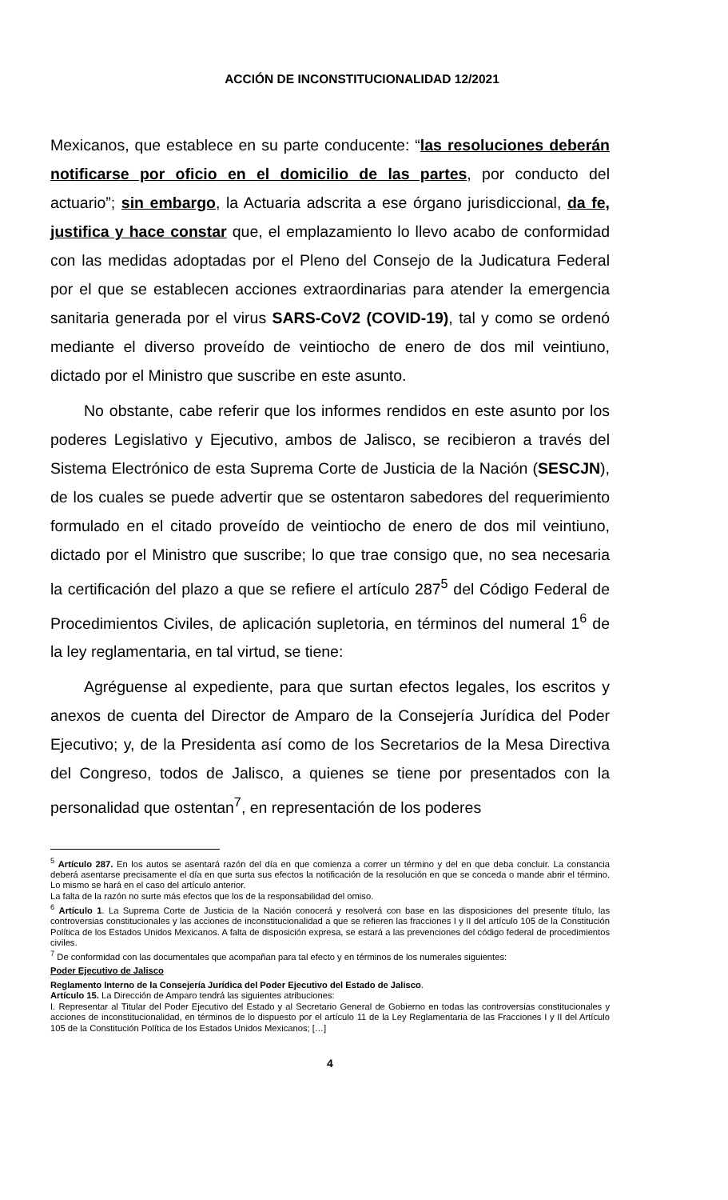ACCIÓN DE INCONSTITUCIONALIDAD 12/2021
Mexicanos, que establece en su parte conducente: “las resoluciones deberán notificarse por oficio en el domicilio de las partes, por conducto del actuario”; sin embargo, la Actuaria adscrita a ese órgano jurisdiccional, da fe, justifica y hace constar que, el emplazamiento lo llevo acabo de conformidad con las medidas adoptadas por el Pleno del Consejo de la Judicatura Federal por el que se establecen acciones extraordinarias para atender la emergencia sanitaria generada por el virus SARS-CoV2 (COVID-19), tal y como se ordenó mediante el diverso proveído de veintiocho de enero de dos mil veintiuno, dictado por el Ministro que suscribe en este asunto.
No obstante, cabe referir que los informes rendidos en este asunto por los poderes Legislativo y Ejecutivo, ambos de Jalisco, se recibieron a través del Sistema Electrónico de esta Suprema Corte de Justicia de la Nación (SESCJN), de los cuales se puede advertir que se ostentaron sabedores del requerimiento formulado en el citado proveído de veintiocho de enero de dos mil veintiuno, dictado por el Ministro que suscribe; lo que trae consigo que, no sea necesaria la certificación del plazo a que se refiere el artículo 287<sup>5</sup> del Código Federal de Procedimientos Civiles, de aplicación supletoria, en términos del numeral 1<sup>6</sup> de la ley reglamentaria, en tal virtud, se tiene:
Agréguense al expediente, para que surtan efectos legales, los escritos y anexos de cuenta del Director de Amparo de la Consejería Jurídica del Poder Ejecutivo; y, de la Presidenta así como de los Secretarios de la Mesa Directiva del Congreso, todos de Jalisco, a quienes se tiene por presentados con la personalidad que ostentan<sup>7</sup>, en representación de los poderes
<sup>5</sup> Artículo 287. En los autos se asentará razón del día en que comienza a correr un término y del en que deba concluir. La constancia deberá asentarse precisamente el día en que surta sus efectos la notificación de la resolución en que se conceda o mande abrir el término. Lo mismo se hará en el caso del artículo anterior.
La falta de la razón no surte más efectos que los de la responsabilidad del omiso.
<sup>6</sup> Artículo 1. La Suprema Corte de Justicia de la Nación conocerá y resolverá con base en las disposiciones del presente título, las controversias constitucionales y las acciones de inconstitucionalidad a que se refieren las fracciones I y II del artículo 105 de la Constitución Política de los Estados Unidos Mexicanos. A falta de disposición expresa, se estará a las prevenciones del código federal de procedimientos civiles.
<sup>7</sup> De conformidad con las documentales que acompañan para tal efecto y en términos de los numerales siguientes:
Poder Ejecutivo de Jalisco
Reglamento Interno de la Consejería Jurídica del Poder Ejecutivo del Estado de Jalisco.
Artículo 15. La Dirección de Amparo tendrá las siguientes atribuciones:
I. Representar al Titular del Poder Ejecutivo del Estado y al Secretario General de Gobierno en todas las controversias constitucionales y acciones de inconstitucionalidad, en términos de lo dispuesto por el artículo 11 de la Ley Reglamentaria de las Fracciones I y II del Artículo 105 de la Constitución Política de los Estados Unidos Mexicanos; […]
4